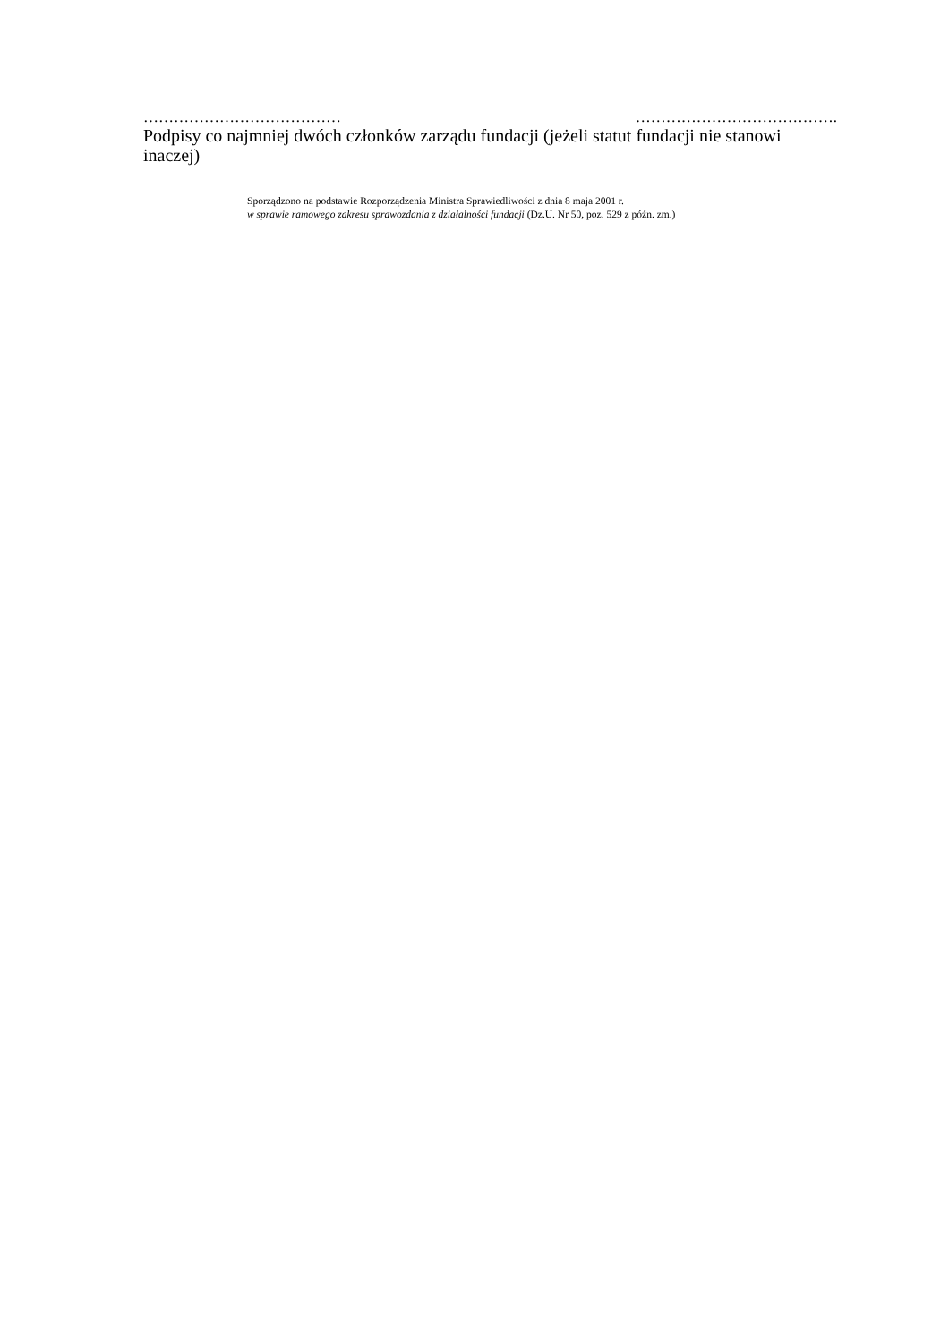………………………………… ………………………………….
Podpisy co najmniej dwóch członków zarządu fundacji (jeżeli statut fundacji nie stanowi inaczej)
Sporządzono na podstawie Rozporządzenia Ministra Sprawiedliwości z dnia 8 maja 2001 r.
w sprawie ramowego zakresu sprawozdania z działalności fundacji (Dz.U. Nr 50, poz. 529 z późn. zm.)